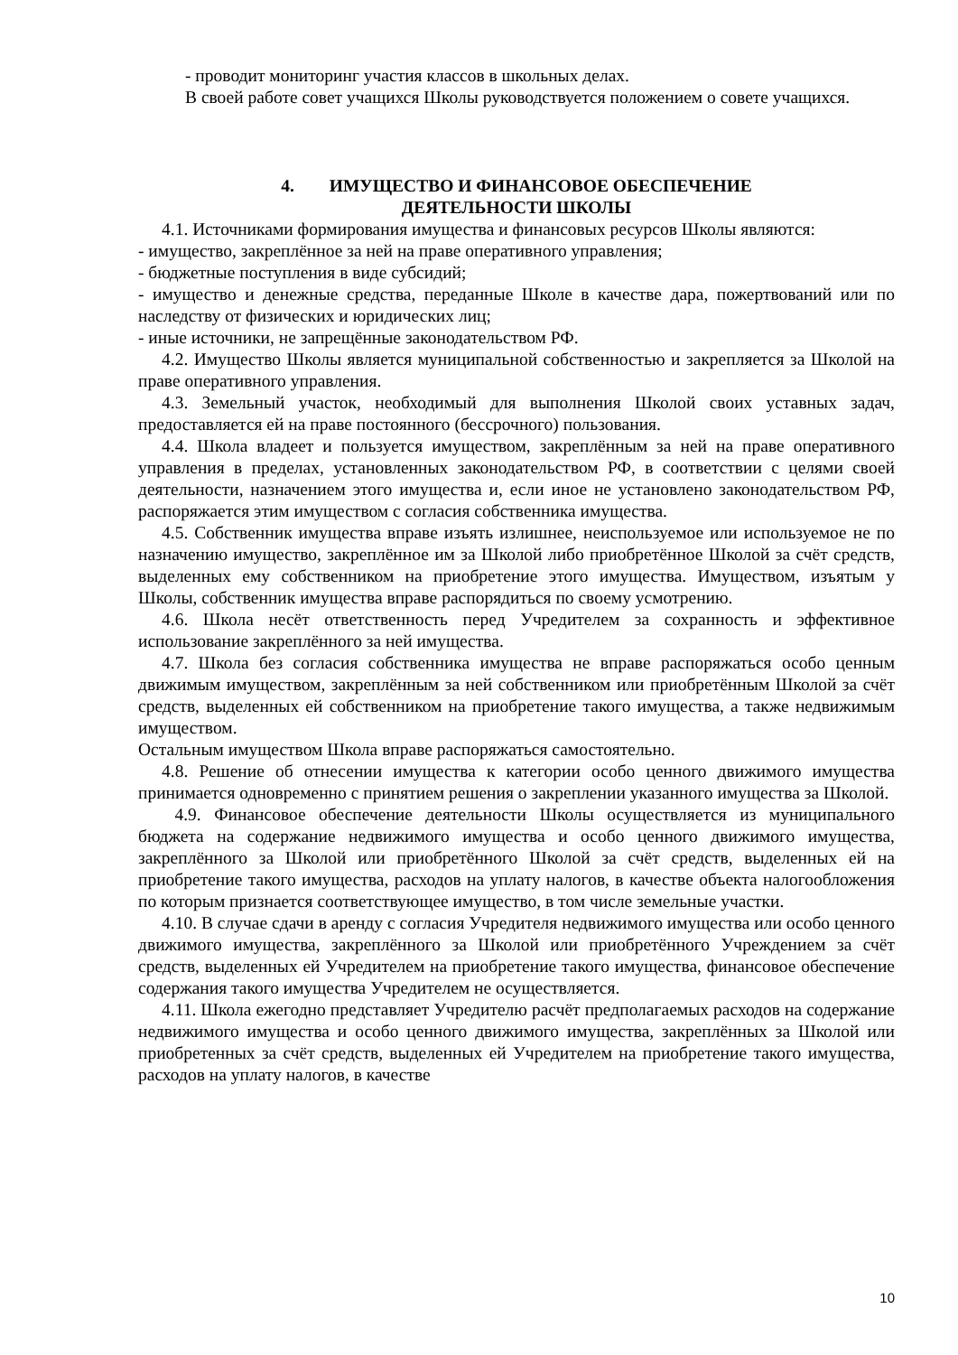- проводит мониторинг участия классов в школьных делах.
В своей работе совет учащихся Школы руководствуется положением о совете учащихся.
4. ИМУЩЕСТВО И ФИНАНСОВОЕ ОБЕСПЕЧЕНИЕ
ДЕЯТЕЛЬНОСТИ ШКОЛЫ
4.1. Источниками формирования имущества и финансовых ресурсов Школы являются:
- имущество, закреплённое за ней на праве оперативного управления;
- бюджетные поступления в виде субсидий;
- имущество и денежные средства, переданные Школе в качестве дара, пожертвований или по наследству от физических и юридических лиц;
- иные источники, не запрещённые законодательством РФ.
4.2. Имущество Школы является муниципальной собственностью и закрепляется за Школой на праве оперативного управления.
4.3. Земельный участок, необходимый для выполнения Школой своих уставных задач, предоставляется ей на праве постоянного (бессрочного) пользования.
4.4. Школа владеет и пользуется имуществом, закреплённым за ней на праве оперативного управления в пределах, установленных законодательством РФ, в соответствии с целями своей деятельности, назначением этого имущества и, если иное не установлено законодательством РФ, распоряжается этим имуществом с согласия собственника имущества.
4.5. Собственник имущества вправе изъять излишнее, неиспользуемое или используемое не по назначению имущество, закреплённое им за Школой либо приобретённое Школой за счёт средств, выделенных ему собственником на приобретение этого имущества. Имуществом, изъятым у Школы, собственник имущества вправе распорядиться по своему усмотрению.
4.6. Школа несёт ответственность перед Учредителем за сохранность и эффективное использование закреплённого за ней имущества.
4.7. Школа без согласия собственника имущества не вправе распоряжаться особо ценным движимым имуществом, закреплённым за ней собственником или приобретённым Школой за счёт средств, выделенных ей собственником на приобретение такого имущества, а также недвижимым имуществом.
Остальным имуществом Школа вправе распоряжаться самостоятельно.
4.8. Решение об отнесении имущества к категории особо ценного движимого имущества принимается одновременно с принятием решения о закреплении указанного имущества за Школой.
4.9. Финансовое обеспечение деятельности Школы осуществляется из муниципального бюджета на содержание недвижимого имущества и особо ценного движимого имущества, закреплённого за Школой или приобретённого Школой за счёт средств, выделенных ей на приобретение такого имущества, расходов на уплату налогов, в качестве объекта налогообложения по которым признается соответствующее имущество, в том числе земельные участки.
4.10. В случае сдачи в аренду с согласия Учредителя недвижимого имущества или особо ценного движимого имущества, закреплённого за Школой или приобретённого Учреждением за счёт средств, выделенных ей Учредителем на приобретение такого имущества, финансовое обеспечение содержания такого имущества Учредителем не осуществляется.
4.11. Школа ежегодно представляет Учредителю расчёт предполагаемых расходов на содержание недвижимого имущества и особо ценного движимого имущества, закреплённых за Школой или приобретенных за счёт средств, выделенных ей Учредителем на приобретение такого имущества, расходов на уплату налогов, в качестве
10